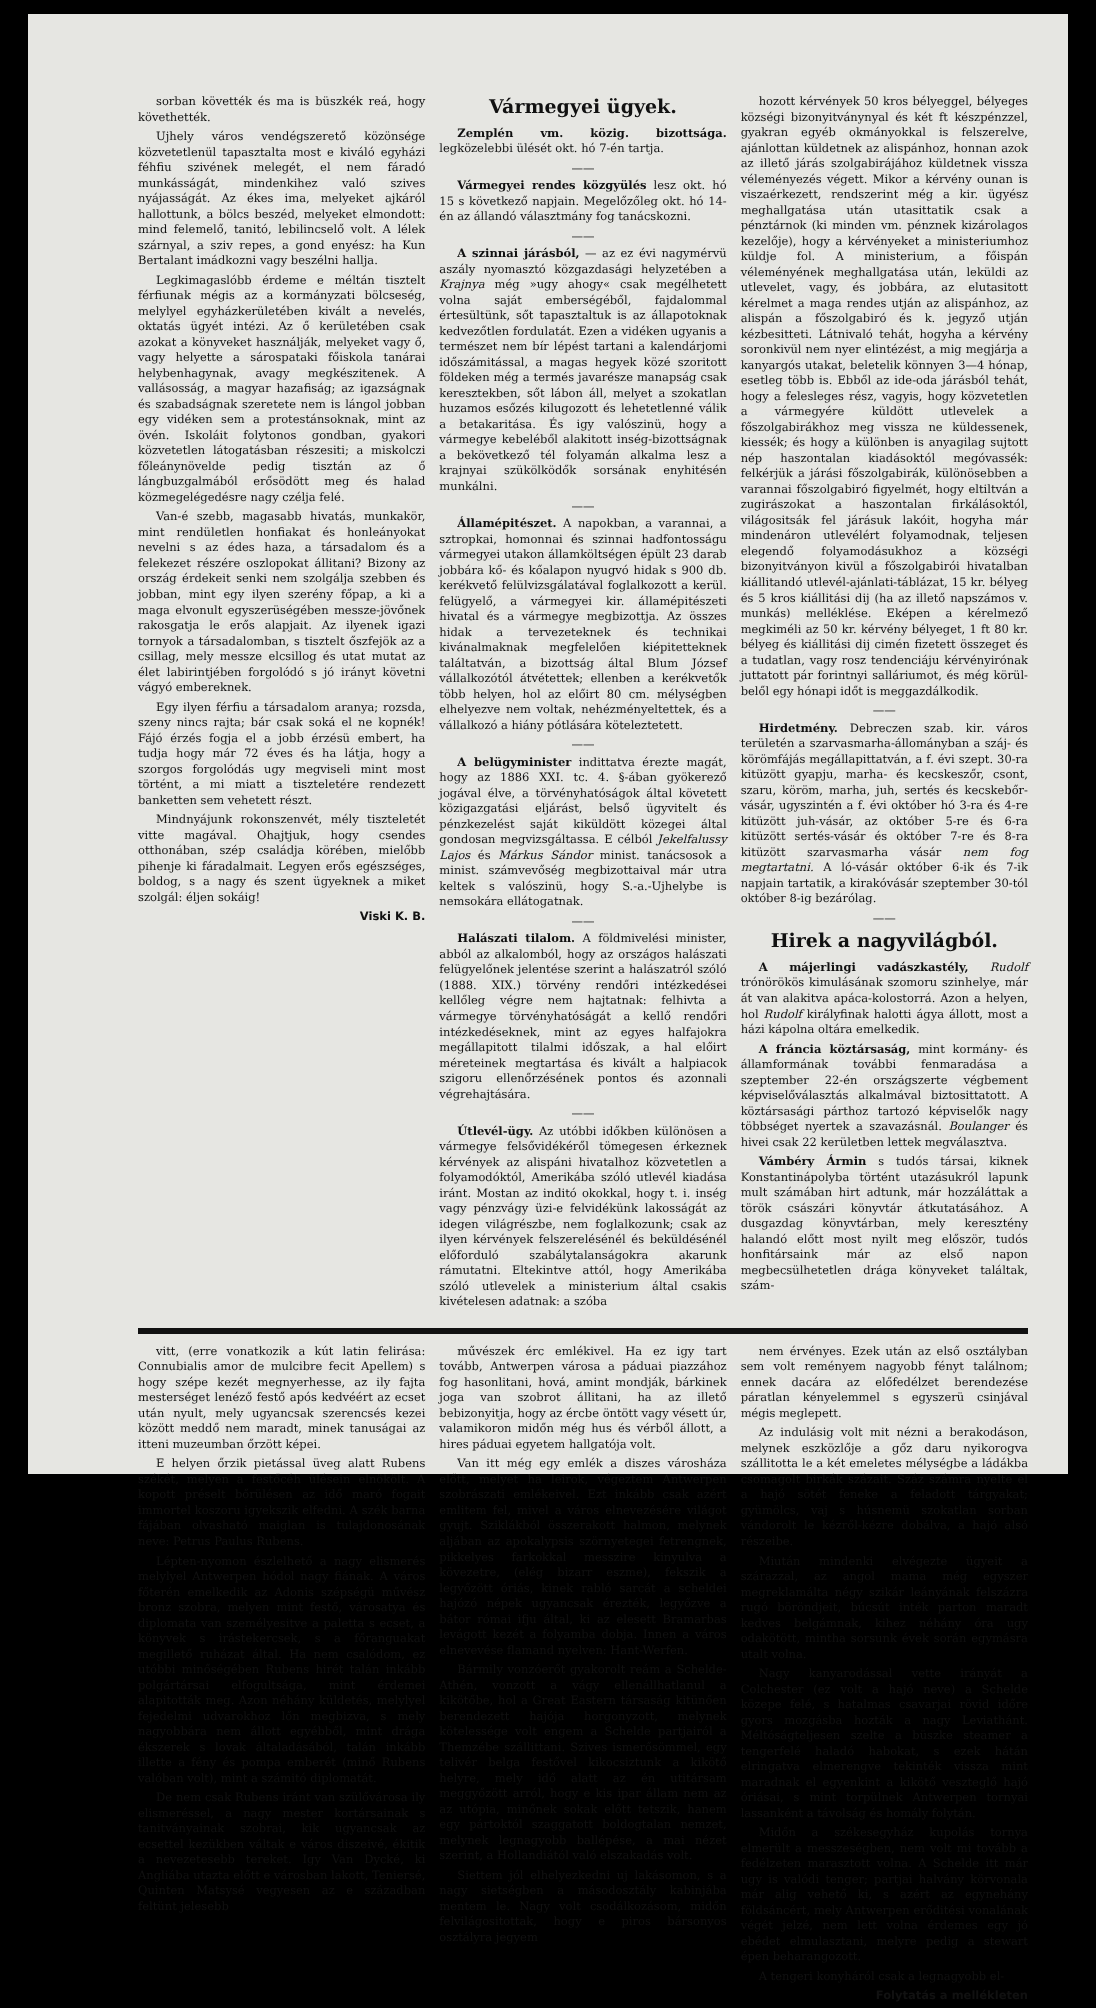sorban követték és ma is büszkék reá, hogy követhették.
Ujhely város vendégszerető közönsége közvetetlenül tapasztalta most e kiváló egyházi féhfiu szivének melegét, el nem fáradó munkásságát, mindenkihez való szives nyájasságát. Az ékes ima, melyeket ajkáról hallottunk, a bölcs beszéd, melyeket elmondott: mind felemelő, tanitó, lebilincselő volt. A lélek szárnyal, a sziv repes, a gond enyész: ha Kun Bertalant imádkozni vagy beszélni hallja.
Legkimagaslóbb érdeme e méltán tisztelt férfiunak mégis az a kormányzati bölcseség, melylyel egyházkerületében kivált a nevelés, oktatás ügyét intézi. Az ő kerületében csak azokat a könyveket használják, melyeket vagy ő, vagy helyette a sárospataki főiskola tanárai helybenhagynak, avagy megkészitenek. A vallásosság, a magyar hazafiság; az igazságnak és szabadságnak szeretete nem is lángol jobban egy vidéken sem a protestánsoknak, mint az övén. Iskoláit folytonos gondban, gyakori közvetetlen látogatásban részesiti; a miskolczi főleánynövelde pedig tisztán az ő lángbuzgalmából erősödött meg és halad közmegelégedésre nagy czélja felé.
Van-é szebb, magasabb hivatás, munkakör, mint rendületlen honfiakat és honleányokat nevelni s az édes haza, a társadalom és a felekezet részére oszlopokat állitani? Bizony az ország érdekeit senki nem szolgálja szebben és jobban, mint egy ilyen szerény főpap, a ki a maga elvonult egyszerüségében messze-jövőnek rakosgatja le erős alapjait. Az ilyenek igazi tornyok a társadalomban, s tisztelt őszfejök az a csillag, mely messze elcsillog és utat mutat az élet labirintjében forgolódó s jó irányt követni vágyó embereknek.
Egy ilyen férfiu a társadalom aranya; rozsda, szeny nincs rajta; bár csak soká el ne kopnék! Fájó érzés fogja el a jobb érzésü embert, ha tudja hogy már 72 éves és ha látja, hogy a szorgos forgolódás ugy megviseli mint most történt, a mi miatt a tiszteletére rendezett banketten sem vehetett részt.
Mindnyájunk rokonszenvét, mély tiszteletét vitte magával. Ohajtjuk, hogy csendes otthonában, szép családja körében, mielőbb pihenje ki fáradalmait. Legyen erős egészséges, boldog, s a nagy és szent ügyeknek a miket szolgál: éljen sokáig!
Viski K. B.
Vármegyei ügyek.
Zemplén vm. közig. bizottsága. legközelebbi ülését okt. hó 7-én tartja.
——
Vármegyei rendes közgyülés lesz okt. hó 15 s következő napjain. Megelőzőleg okt. hó 14-én az állandó választmány fog tanácskozni.
——
A szinnai járásból, — az ez évi nagymérvü aszály nyomasztó közgazdasági helyzetében a Krajnya még »ugy ahogy« csak megélhetett volna saját emberségéből, fajdalommal értesültünk, sőt tapasztaltuk is az állapotoknak kedvezőtlen fordulatát. Ezen a vidéken ugyanis a természet nem bír lépést tartani a kalendárjomi időszámitással, a magas hegyek közé szoritott földeken még a termés javarésze manapság csak keresztekben, sőt lábon áll, melyet a szokatlan huzamos esőzés kilugozott és lehetetlenné válik a betakaritása. És igy valószinü, hogy a vármegye kebeléből alakitott inség-bizottságnak a bekövetkező tél folyamán alkalma lesz a krajnyai szükölködők sorsának enyhitésén munkálni.
——
Államépitészet. A napokban, a varannai, a sztropkai, homonnai és szinnai hadfontosságu vármegyei utakon államköltségen épült 23 darab jobbára kő- és kőalapon nyugvó hidak s 900 db. kerékvető felülvizsgálatával foglalkozott a kerül. felügyelő, a vármegyei kir. államépitészeti hivatal és a vármegye megbizottja. Az összes hidak a tervezeteknek és technikai kivánalmaknak megfelelően kiépitetteknek találtatván, a bizottság által Blum József vállalkozótól átvétettek; ellenben a kerékvetők több helyen, hol az előirt 80 cm. mélységben elhelyezve nem voltak, nehézményeltettek, és a vállalkozó a hiány pótlására köteleztetett.
——
A belügyminister indittatva érezte magát, hogy az 1886 XXI. tc. 4. §-ában gyökerező jogával élve, a törvényhatóságok által követett közigazgatási eljárást, belső ügyvitelt és pénzkezelést saját kiküldött közegei által gondosan megvizsgáltassa. E célból Jekelfalussy Lajos és Márkus Sándor minist. tanácsosok a minist. számvevőség megbizottaival már utra keltek s valószinü, hogy S.-a.-Ujhelybe is nemsokára ellátogatnak.
——
Halászati tilalom. A földmivelési minister, abból az alkalomból, hogy az országos halászati felügyelőnek jelentése szerint a halászatról szóló (1888. XIX.) törvény rendőri intézkedései kellőleg végre nem hajtatnak: felhivta a vármegye törvényhatóságát a kellő rendőri intézkedéseknek, mint az egyes halfajokra megállapitott tilalmi időszak, a hal előirt méreteinek megtartása és kivált a halpiacok szigoru ellenőrzésének pontos és azonnali végrehajtására.
——
Útlevél-ügy. Az utóbbi időkben különösen a vármegye felsővidékéről tömegesen érkeznek kérvények az alispáni hivatalhoz közvetetlen a folyamodóktól, Amerikába szóló utlevél kiadása iránt. Mostan az inditó okokkal, hogy t. i. inség vagy pénzvágy üzi-e felvidékünk lakosságát az idegen világrészbe, nem foglalkozunk; csak az ilyen kérvények felszerelésénél és beküldésénél előforduló szabálytalanságokra akarunk rámutatni. Eltekintve attól, hogy Amerikába szóló utlevelek a ministerium által csakis kivételesen adatnak: a szóba
hozott kérvények 50 kros bélyeggel, bélyeges községi bizonyitványnyal és két ft készpénzzel, gyakran egyéb okmányokkal is felszerelve, ajánlottan küldetnek az alispánhoz, honnan azok az illető járás szolgabirájához küldetnek vissza véleményezés végett. Mikor a kérvény ounan is viszaérkezett, rendszerint még a kir. ügyész meghallgatása után utasittatik csak a pénztárnok (ki minden vm. pénznek kizárolagos kezelője), hogy a kérvényeket a ministeriumhoz küldje fol. A ministerium, a főispán véleményének meghallgatása után, leküldi az utlevelet, vagy, és jobbára, az elutasitott kérelmet a maga rendes utján az alispánhoz, az alispán a főszolgabiró és k. jegyző utján kézbesitteti. Látnivaló tehát, hogyha a kérvény soronkivül nem nyer elintézést, a mig megjárja a kanyargós utakat, beletelik könnyen 3—4 hónap, esetleg több is. Ebből az ide-oda járásból tehát, hogy a felesleges rész, vagyis, hogy közvetetlen a vármegyére küldött utlevelek a főszolgabirákhoz meg vissza ne küldessenek, kiessék; és hogy a különben is anyagilag sujtott nép haszontalan kiadásoktól megóvassék: felkérjük a járási főszolgabirák, különösebben a varannai főszolgabiró figyelmét, hogy eltiltván a zugirászokat a haszontalan firkálásoktól, világositsák fel járásuk lakóit, hogyha már mindenáron utlevélért folyamodnak, teljesen elegendő folyamodásukhoz a községi bizonyitványon kivül a főszolgabirói hivatalban kiállitandó utlevél-ajánlati-táblázat, 15 kr. bélyeg és 5 kros kiállitási dij (ha az illető napszámos v. munkás) melléklése. Eképen a kérelmező megkiméli az 50 kr. kérvény bélyeget, 1 ft 80 kr. bélyeg és kiállitási dij cimén fizetett összeget és a tudatlan, vagy rosz tendenciáju kérvényirónak juttatott pár forintnyi salláriumot, és még körül-belől egy hónapi időt is meggazdálkodik.
——
Hirdetmény. Debreczen szab. kir. város területén a szarvasmarha-állományban a száj- és körömfájás megállapittatván, a f. évi szept. 30-ra kitüzött gyapju, marha- és kecskeszőr, csont, szaru, köröm, marha, juh, sertés és kecskebőr-vásár, ugyszintén a f. évi október hó 3-ra és 4-re kitüzött juh-vásár, az október 5-re és 6-ra kitüzött sertés-vásár és október 7-re és 8-ra kitüzött szarvasmarha vásár nem fog megtartatni. A ló-vásár október 6-ik és 7-ik napjain tartatik, a kirakóvásár szeptember 30-tól október 8-ig bezárólag.
——
Hirek a nagyvilágból.
A májerlingi vadászkastély, Rudolf trónörökös kimulásának szomoru szinhelye, már át van alakitva apáca-kolostorrá. Azon a helyen, hol Rudolf királyfinak halotti ágya állott, most a házi kápolna oltára emelkedik.
A fráncia köztársaság, mint kormány- és államformának további fenmaradása a szeptember 22-én országszerte végbement képviselőválasztás alkalmával biztosittatott. A köztársasági párthoz tartozó képviselők nagy többséget nyertek a szavazásnál. Boulanger és hivei csak 22 kerületben lettek megválasztva.
Vámbéry Ármin s tudós társai, kiknek Konstantinápolyba történt utazásukról lapunk mult számában hirt adtunk, már hozzáláttak a török császári könyvtár átkutatásához. A dusgazdag könyvtárban, mely keresztény halandó előtt most nyilt meg először, tudós honfitársaink már az első napon megbecsülhetetlen drága könyveket találtak, szám-
vitt, (erre vonatkozik a kút latin felirása: Connubialis amor de mulcibre fecit Apellem) s hogy szépe kezét megnyerhesse, az ily fajta mesterséget lenéző festő após kedvéért az ecset után nyult, mely ugyancsak szerencsés kezei között meddő nem maradt, minek tanuságai az itteni muzeumban őrzött képei.
E helyen őrzik pietással üveg alatt Rubens székét, melyen a festőcéh ülésein elnökölt. A kopott préselt bőrülésen az idő maró fogait immortel koszoru igyekszik elfedni. A szék barna fájában olvasható maiglan is tulajdonosának neve: Petrus Paulus Rubens.
Lépten-nyomon észlelhető a nagy elismerés melylyel Antwerpen hódol nagy fiának. A város főterén emelkedik az Adonis szépségü művész bronz szobra, melyen mint festő, városatya és diplomata van személyesitve a paletta s ecset, a könyvek s irástekercsek, s a főranguakat megillető ruházat által. Ha nem csalódom, ez utóbbi minőségében Rubens hirét talán inkább polgártársai elfogultsága, mint érdemei alapitották meg. Azon néhány küldetés, melylyel fejedelmi udvarokhoz lőn megbizva, s mely nagyobbára nem állott egyébből, mint drága ékszerek s lovak általadásából, talán inkább illette a fény és pompa emberét (minő Rubens valóban volt), mint a számitó diplomatát.
De nem csak Rubens iránt van szülővárosa ily elismeréssel, a nagy mester kortársainak s tanitványainak szobrai, kik ugyancsak az ecsettel kezükben váltak e város diszeivé, ékitik a nevezetesebb tereket. Igy Van Dycké, ki Angliába utazta előtt e városban lakott, Teniersé, Quinten Matsysé vegyesen az e században feltünt jelesebb
művészek érc emlékivel. Ha ez igy tart tovább, Antwerpen városa a páduai piazzához fog hasonlitani, hová, amint mondják, bárkinek joga van szobrot állitani, ha az illető bebizonyitja, hogy az ércbe öntött vagy vésett úr, valamikoron midőn még hus és vérből állott, a hires páduai egyetem hallgatója volt.
Van itt még egy emlék a diszes városháza előtt, melyet ha leirok, végeztem Antwerpen szobrászati emlékeivel. Ezt inkább csak azért emlitem fel, mivel a város elnevezésére világot gyujt. Sziklákból összerakott halmon, melynek aljában az apokalypsis szörnyetegei fetrengnek, pikkelyes farkokkal messzire kinyulva a kövezetre, (elég bizarr eszme), fekszik a legyőzött óriás, kinek rabló sarcát a scheldei hajózó népek ugyancsak érezték, legyőzve a bátor római ifju által, ki az elesett Bramarbas levágott kezét a folyamba dobja. Innen a város elnevevése flamand nyelven: Hant-Werfen.
Bármily vonzóerőt gyakorolt reám a Schelde-Athén, vonzott a vágy ellenállhatlanul a kikötőbe, hol a Great Eastern társaság kitünően berendezett hajója horgonyzott, melynek kötelessége volt engem a Schelde partjairól a Themzébe szállittani. Szives ismerősömmel, egy telivér belga festővel kikocsiztunk a kikötő helyre, mely idő alatt az én utitársam meggyőzött arról, hogy e kis ipar állam nem az az utópia, minőnek sokak előtt tetszik, hanem egy pártoktól szaggatott boldogtalan nemzet, melynek legnagyobb ballépése, a mai nézet szerint, a Hollandiától való elszakadás volt.
Siettem jól elhelyezkedni uj lakásomon, s a nagy sietségben a másodosztály kabinjába mentem le. Nagy volt csodálkozásom, midőn felvilágositottak, hogy e piros bársonyos osztályra jegyem
nem érvényes. Ezek után az első osztályban sem volt reményem nagyobb fényt találnom; ennek dacára az előfedélzet berendezése páratlan kényelemmel s egyszerü csinjával mégis meglepett.
Az indulásig volt mit nézni a berakodáson, melynek eszközlője a gőz daru nyikorogva szállitotta le a két emeletes mélységbe a ládákba csomagolt birkák százait. Száz számra nyelte el a hajó sötét feneke a feladott tárgyakat; gyümölcs, vaj s húsnemü szokatlan sorban vándorolt le kézről-kézre dobálva, a hajó alsó részeibe.
Miután mindenki elvégezte ügyeit a szárazzal, az angol mama még egyszer megreklamálta négy szikár leányának felszázra rugó böröndjeit, búcsút inték parton maradt kedves belgámnak, kihez néhány óra ugy odakötött, mintha sorsunk évek során egymásra utalt volna.
Nagy kanyarodással vette irányát a Colchester (ez volt a hajó neve) a Schelde közepe felé, s hatalmas csavarjai rövid időre gyors mozgásba hozták a nagy Leviathánt. Méltóságteljesen szelte a büszke steamer a tengerfelé haladó habokat, s ezek hátán elringatva elmerengve tekinték vissza mint maradnak el egyenkint a kikötő veszteglő hajó óriásai, s mint torpülnek Antwerpen tornyai lassanként a távolság és homály folytán.
Midőn a székesegyház kupolás tornya elmerült a messzeségben, nem volt mi tovább a fedélzeten marasztott volna. A Schelde itt már ugy is valódi tenger; partjai halvány körvonala már alig vehető ki, s azért az egynehány földsáncért, mely Antwerpen erőditési vonalának végét jelzé, nem lett volna érdemes egy jó ebédet elmulasztani, melyre pedig a stewart épen beharangozott.
A tengeri konyháról csak a legnagyobb el-
Folytatás a mellékleten